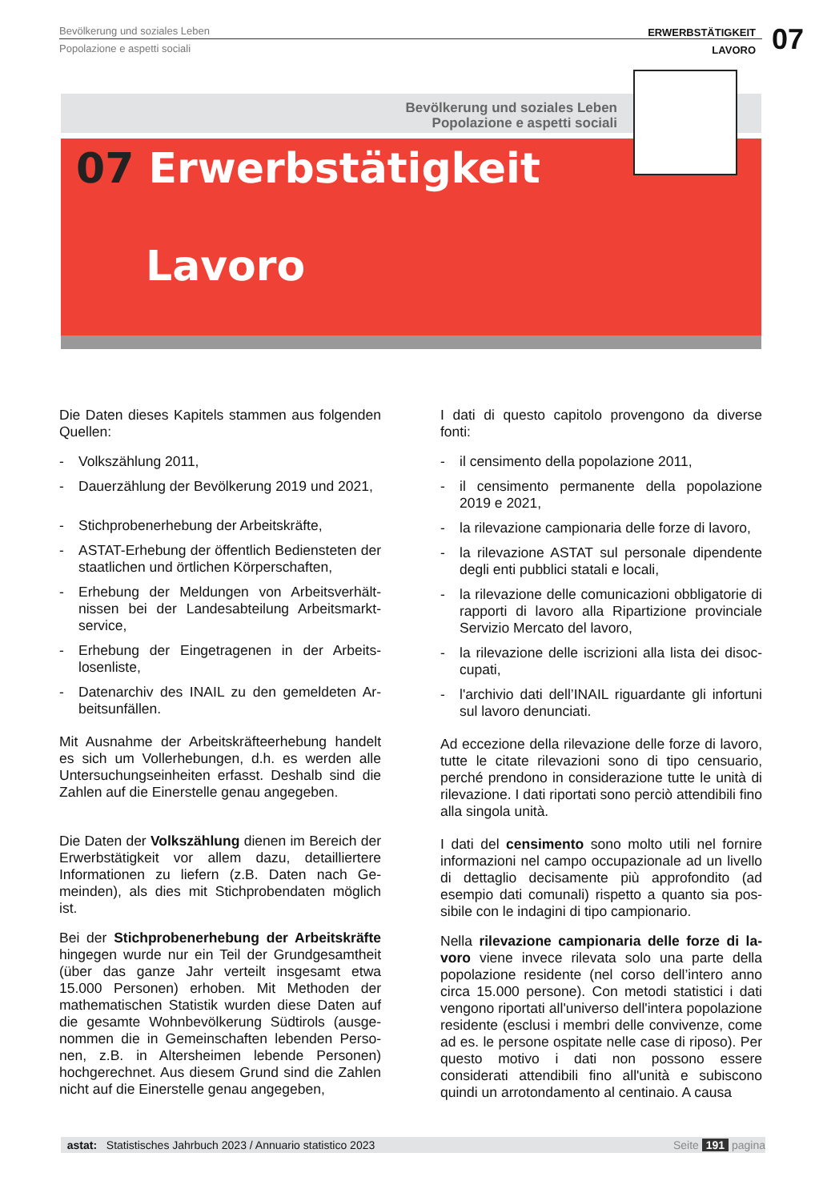Bevölkerung und soziales Leben
Popolazione e aspetti sociali
ERWERBSTÄTIGKEIT
LAVORO
07
Bevölkerung und soziales Leben
Popolazione e aspetti sociali
07 Erwerbstätigkeit
Lavoro
Die Daten dieses Kapitels stammen aus folgenden Quellen:
- Volkszählung 2011,
- Dauerzählung der Bevölkerung 2019 und 2021,
- Stichprobenerhebung der Arbeitskräfte,
- ASTAT-Erhebung der öffentlich Bediensteten der staatlichen und örtlichen Körperschaften,
- Erhebung der Meldungen von Arbeitsverhält­nissen bei der Landesabteilung Arbeitsmarkt­service,
- Erhebung der Eingetragenen in der Arbeits­losenliste,
- Datenarchiv des INAIL zu den gemeldeten Ar­beitsunfällen.
Mit Ausnahme der Arbeitskräfteerhebung handelt es sich um Vollerhebungen, d.h. es werden alle Untersuchungseinheiten erfasst. Deshalb sind die Zahlen auf die Einerstelle genau angegeben.
Die Daten der Volkszählung dienen im Bereich der Erwerbstätigkeit vor allem dazu, detailliertere Informationen zu liefern (z.B. Daten nach Ge­meinden), als dies mit Stichprobendaten möglich ist.
Bei der Stichprobenerhebung der Arbeitskräfte hingegen wurde nur ein Teil der Grundgesamtheit (über das ganze Jahr verteilt insgesamt etwa 15.000 Personen) erhoben. Mit Methoden der mathematischen Statistik wurden diese Daten auf die gesamte Wohnbevölkerung Südtirols (ausge­nommen die in Gemeinschaften lebenden Perso­nen, z.B. in Altersheimen lebende Personen) hochgerechnet. Aus diesem Grund sind die Zah­len nicht auf die Einerstelle genau angegeben,
I dati di questo capitolo provengono da diverse fonti:
- il censimento della popolazione 2011,
- il censimento permanente della popolazione 2019 e 2021,
- la rilevazione campionaria delle forze di lavoro,
- la rilevazione ASTAT sul personale dipendente degli enti pubblici statali e locali,
- la rilevazione delle comunicazioni obbligatorie di rapporti di lavoro alla Ripartizione provinciale Servizio Mercato del lavoro,
- la rilevazione delle iscrizioni alla lista dei disoc­cupati,
- l'archivio dati dell’INAIL riguardante gli infortuni sul lavoro denunciati.
Ad eccezione della rilevazione delle forze di lavo­ro, tutte le citate rilevazioni sono di tipo censuario, perché prendono in considerazione tutte le unità di rilevazione. I dati riportati sono perciò attendibili fi­no alla singola unità.
I dati del censimento sono molto utili nel fornire informazioni nel campo occupazionale ad un li­vello di dettaglio decisamente più approfondito (ad esempio dati comunali) rispetto a quanto sia pos­sibile con le indagini di tipo campionario.
Nella rilevazione campionaria delle forze di la­voro viene invece rilevata solo una parte della popolazione residente (nel corso dell’intero anno circa 15.000 persone). Con metodi statistici i dati vengono riportati all'universo dell'intera popolazio­ne residente (esclusi i membri delle convivenze, come ad es. le persone ospitate nelle case di ripo­so). Per questo motivo i dati non possono essere considerati attendibili fino all'unità e subiscono quindi un arrotondamento al centinaio. A causa
astat: Statistisches Jahrbuch 2023 / Annuario statistico 2023 Seite 191 pagina